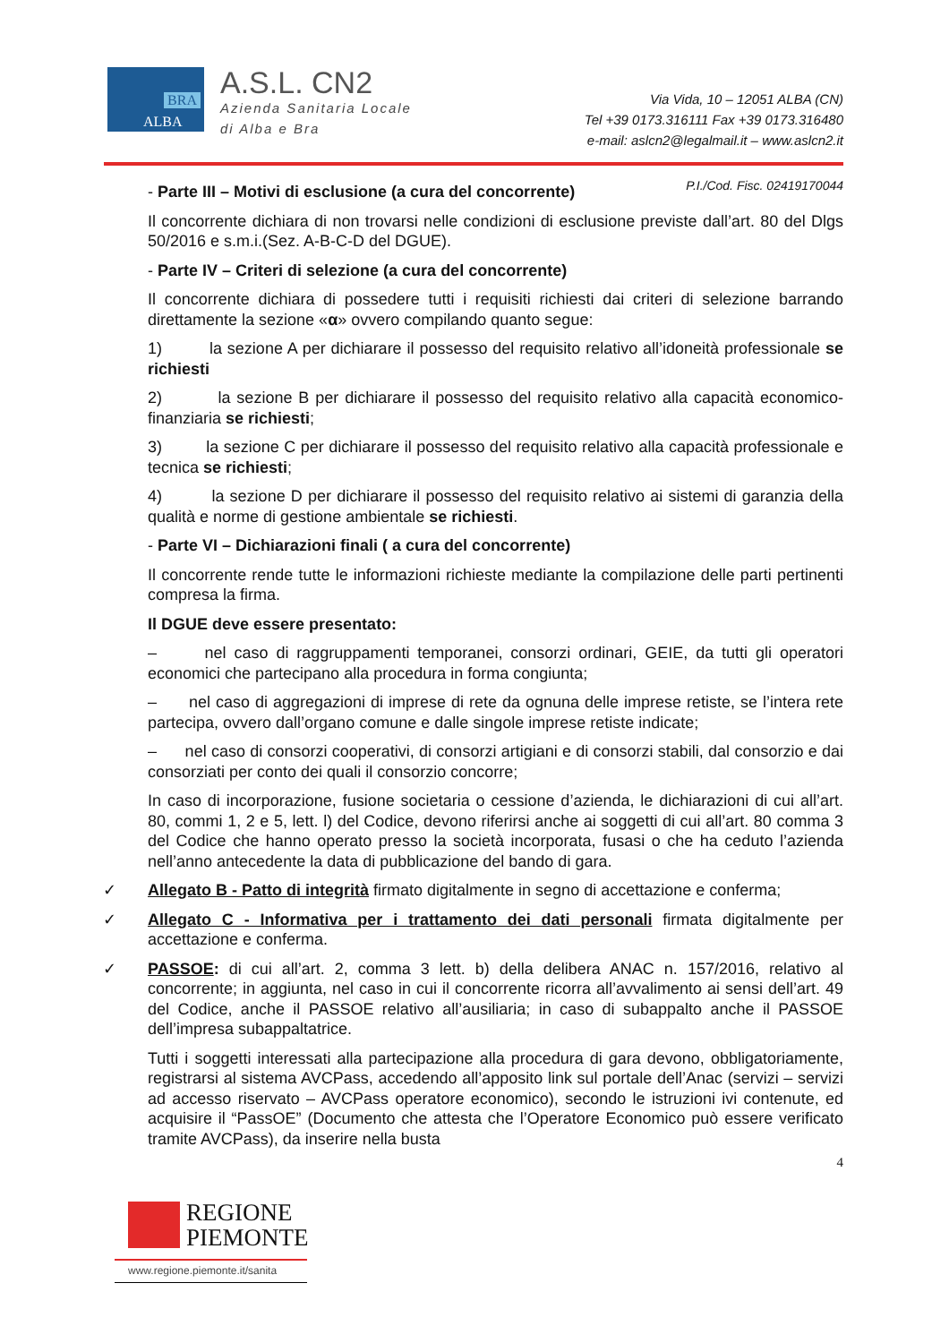BRA
ALBA
A.S.L. CN2
Azienda Sanitaria Locale
di Alba e Bra
Via Vida, 10 – 12051 ALBA (CN)
Tel +39 0173.316111 Fax +39 0173.316480
e-mail: aslcn2@legalmail.it – www.aslcn2.it
P.I./Cod. Fisc. 02419170044
- Parte III – Motivi di esclusione (a cura del concorrente)
Il concorrente dichiara di non trovarsi nelle condizioni di esclusione previste dall’art. 80 del Dlgs 50/2016 e s.m.i.(Sez. A-B-C-D del DGUE).
- Parte IV – Criteri di selezione (a cura del concorrente)
Il concorrente dichiara di possedere tutti i requisiti richiesti dai criteri di selezione barrando direttamente la sezione «α» ovvero compilando quanto segue:
1) la sezione A per dichiarare il possesso del requisito relativo all’idoneità professionale se richiesti
2) la sezione B per dichiarare il possesso del requisito relativo alla capacità economico-finanziaria se richiesti;
3) la sezione C per dichiarare il possesso del requisito relativo alla capacità professionale e tecnica se richiesti;
4) la sezione D per dichiarare il possesso del requisito relativo ai sistemi di garanzia della qualità e norme di gestione ambientale se richiesti.
- Parte VI – Dichiarazioni finali ( a cura del concorrente)
Il concorrente rende tutte le informazioni richieste mediante la compilazione delle parti pertinenti compresa la firma.
Il DGUE deve essere presentato:
– nel caso di raggruppamenti temporanei, consorzi ordinari, GEIE, da tutti gli operatori economici che partecipano alla procedura in forma congiunta;
– nel caso di aggregazioni di imprese di rete da ognuna delle imprese retiste, se l’intera rete partecipa, ovvero dall’organo comune e dalle singole imprese retiste indicate;
– nel caso di consorzi cooperativi, di consorzi artigiani e di consorzi stabili, dal consorzio e dai consorziati per conto dei quali il consorzio concorre;
In caso di incorporazione, fusione societaria o cessione d’azienda, le dichiarazioni di cui all’art. 80, commi 1, 2 e 5, lett. l) del Codice, devono riferirsi anche ai soggetti di cui all’art. 80 comma 3 del Codice che hanno operato presso la società incorporata, fusasi o che ha ceduto l’azienda nell’anno antecedente la data di pubblicazione del bando di gara.
✓ Allegato B - Patto di integrità firmato digitalmente in segno di accettazione e conferma;
✓ Allegato C - Informativa per i trattamento dei dati personali firmata digitalmente per accettazione e conferma.
✓ PASSOE: di cui all’art. 2, comma 3 lett. b) della delibera ANAC n. 157/2016, relativo al concorrente; in aggiunta, nel caso in cui il concorrente ricorra all’avvalimento ai sensi dell’art. 49 del Codice, anche il PASSOE relativo all’ausiliaria; in caso di subappalto anche il PASSOE dell’impresa subappaltatrice.
Tutti i soggetti interessati alla partecipazione alla procedura di gara devono, obbligatoriamente, registrarsi al sistema AVCPass, accedendo all’apposito link sul portale dell’Anac (servizi – servizi ad accesso riservato – AVCPass operatore economico), secondo le istruzioni ivi contenute, ed acquisire il “PassOE” (Documento che attesta che l’Operatore Economico può essere verificato tramite AVCPass), da inserire nella busta
4
REGIONE
PIEMONTE
www.regione.piemonte.it/sanita